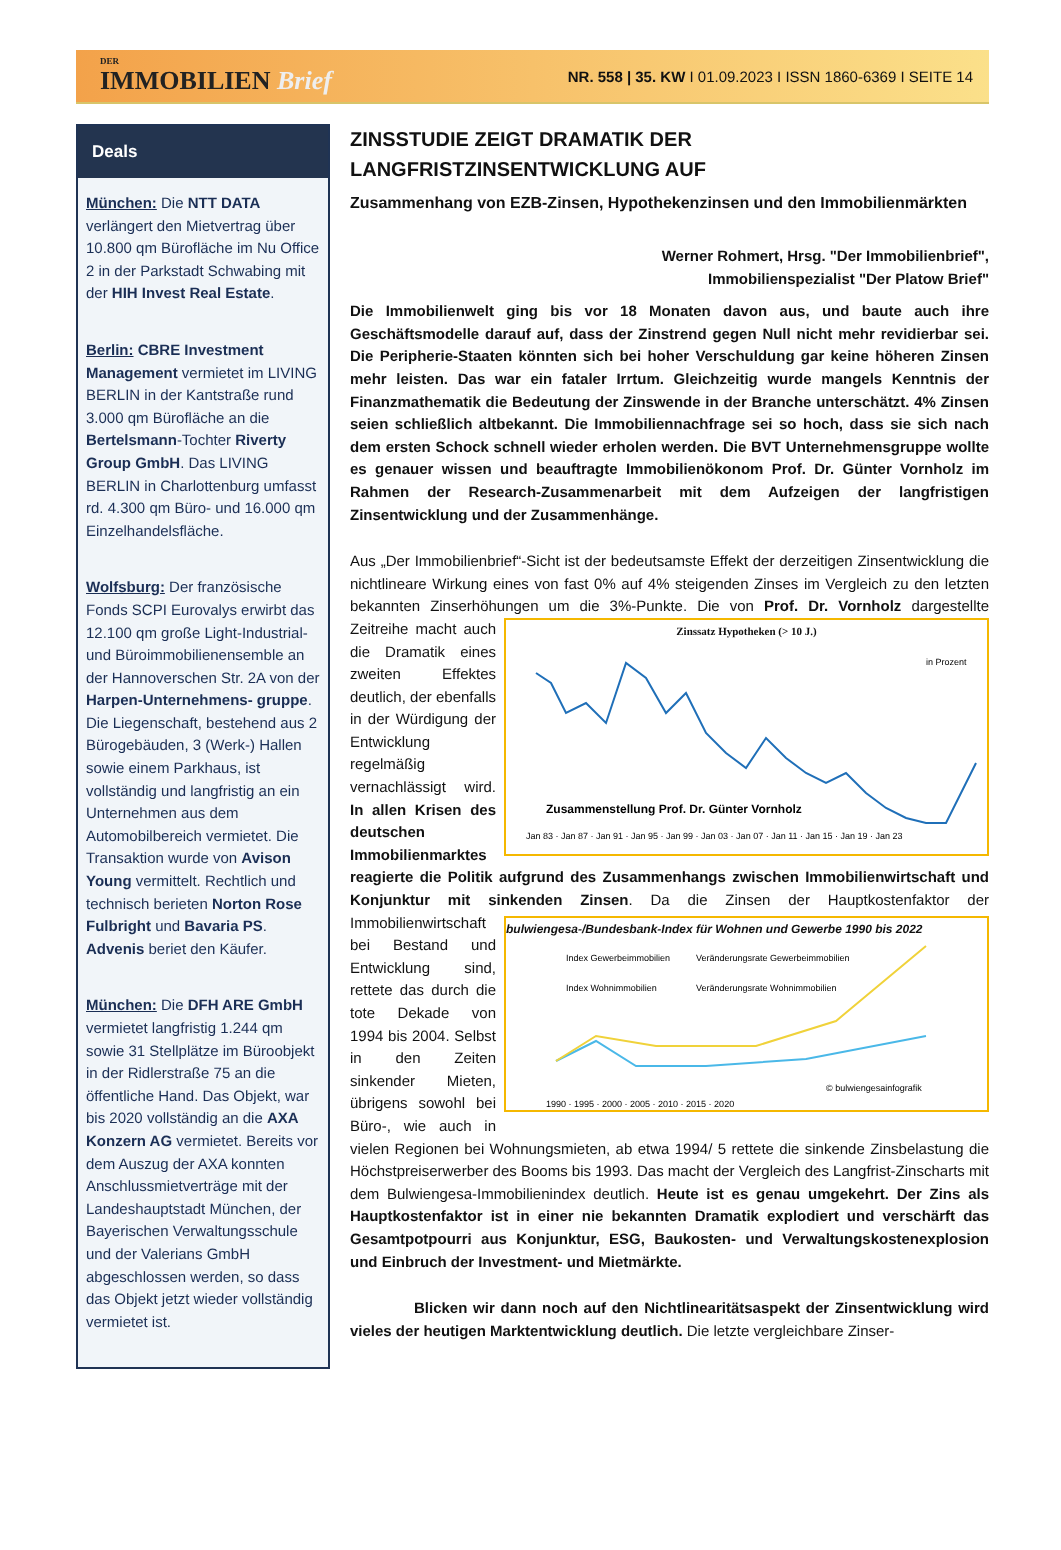DER
IMMOBILIEN Brief
NR. 558 | 35. KW I 01.09.2023 I ISSN 1860-6369 I SEITE 14
Deals
München: Die NTT DATA verlängert den Mietvertrag über 10.800 qm Bürofläche im Nu Office 2 in der Parkstadt Schwabing mit der HIH Invest Real Estate.
Berlin: CBRE Investment Management vermietet im LIVING BERLIN in der Kantstraße rund 3.000 qm Bürofläche an die Bertelsmann-Tochter Riverty Group GmbH. Das LIVING BERLIN in Charlottenburg umfasst rd. 4.300 qm Büro- und 16.000 qm Einzelhandelsfläche.
Wolfsburg: Der französische Fonds SCPI Eurovalys erwirbt das 12.100 qm große Light-Industrial- und Büroimmobilienensemble an der Hannoverschen Str. 2A von der Harpen-Unternehmens- gruppe. Die Liegenschaft, bestehend aus 2 Bürogebäuden, 3 (Werk-) Hallen sowie einem Parkhaus, ist vollständig und langfristig an ein Unternehmen aus dem Automobilbereich vermietet. Die Transaktion wurde von Avison Young vermittelt. Rechtlich und technisch berieten Norton Rose Fulbright und Bavaria PS. Advenis beriet den Käufer.
München: Die DFH ARE GmbH vermietet langfristig 1.244 qm sowie 31 Stellplätze im Büroobjekt in der Ridlerstraße 75 an die öffentliche Hand. Das Objekt, war bis 2020 vollständig an die AXA Konzern AG vermietet. Bereits vor dem Auszug der AXA konnten Anschlussmietverträge mit der Landeshauptstadt München, der Bayerischen Verwaltungsschule und der Valerians GmbH abgeschlossen werden, so dass das Objekt jetzt wieder vollständig vermietet ist.
ZINSSTUDIE ZEIGT DRAMATIK DER LANGFRISTZINSENTWICKLUNG AUF
Zusammenhang von EZB-Zinsen, Hypothekenzinsen und den Immobilienmärkten
Werner Rohmert, Hrsg. "Der Immobilienbrief",
Immobilienspezialist "Der Platow Brief"
Die Immobilienwelt ging bis vor 18 Monaten davon aus, und baute auch ihre Geschäftsmodelle darauf auf, dass der Zinstrend gegen Null nicht mehr revidierbar sei. Die Peripherie-Staaten könnten sich bei hoher Verschuldung gar keine höheren Zinsen mehr leisten. Das war ein fataler Irrtum. Gleichzeitig wurde mangels Kenntnis der Finanzmathematik die Bedeutung der Zinswende in der Branche unterschätzt. 4% Zinsen seien schließlich altbekannt. Die Immobiliennachfrage sei so hoch, dass sie sich nach dem ersten Schock schnell wieder erholen werden. Die BVT Unternehmensgruppe wollte es genauer wissen und beauftragte Immobilienökonom Prof. Dr. Günter Vornholz im Rahmen der Research-Zusammenarbeit mit dem Aufzeigen der langfristigen Zinsentwicklung und der Zusammenhänge.
Aus „Der Immobilienbrief“-Sicht ist der bedeutsamste Effekt der derzeitigen Zinsentwicklung die nichtlineare Wirkung eines von fast 0% auf 4% steigenden Zinses im Vergleich zu den letzten bekannten Zinserhöhungen um die 3%-Punkte. Die von Prof. Dr. Vornholz Zinssatz Hypotheken (> 10 J.)
in Prozent
Zusammenstellung Prof. Dr. Günter Vornholz
Jan 83 · Jan 87 · Jan 91 · Jan 95 · Jan 99 · Jan 03 · Jan 07 · Jan 11 · Jan 15 · Jan 19 · Jan 23
dargestellte Zeitreihe macht auch die Dramatik eines zweiten Effektes deutlich, der ebenfalls in der Würdigung der Entwicklung regelmäßig vernachlässigt wird. In allen Krisen des deutschen Immobilienmarktes reagierte die Politik aufgrund des Zusammenhangs zwischen Immobilienwirtschaft und Konjunktur mit sinkenden Zinsen. bulwiengesa-/Bundesbank-Index für Wohnen und Gewerbe 1990 bis 2022
Index Gewerbeimmobilien
Veränderungsrate Gewerbeimmobilien
Index Wohnimmobilien
Veränderungsrate Wohnimmobilien
© bulwiengesainfografik
1990 · 1995 · 2000 · 2005 · 2010 · 2015 · 2020
Da die Zinsen der Hauptkostenfaktor der Immobilienwirtschaft bei Bestand und Entwicklung sind, rettete das durch die tote Dekade von 1994 bis 2004. Selbst in den Zeiten sinkender Mieten, übrigens sowohl bei Büro-, wie auch in vielen Regionen bei Wohnungsmieten, ab etwa 1994/ 5 rettete die sinkende Zinsbelastung die Höchstpreiserwerber des Booms bis 1993. Das macht der Vergleich des Langfrist-Zinscharts mit dem Bulwiengesa-Immobilienindex deutlich. Heute ist es genau umgekehrt. Der Zins als Hauptkostenfaktor ist in einer nie bekannten Dramatik explodiert und verschärft das Gesamtpotpourri aus Konjunktur, ESG, Baukosten- und Verwaltungskostenexplosion und Einbruch der Investment- und Mietmärkte.
Blicken wir dann noch auf den Nichtlinearitätsaspekt der Zinsentwicklung wird vieles der heutigen Marktentwicklung deutlich. Die letzte vergleichbare Zinser-